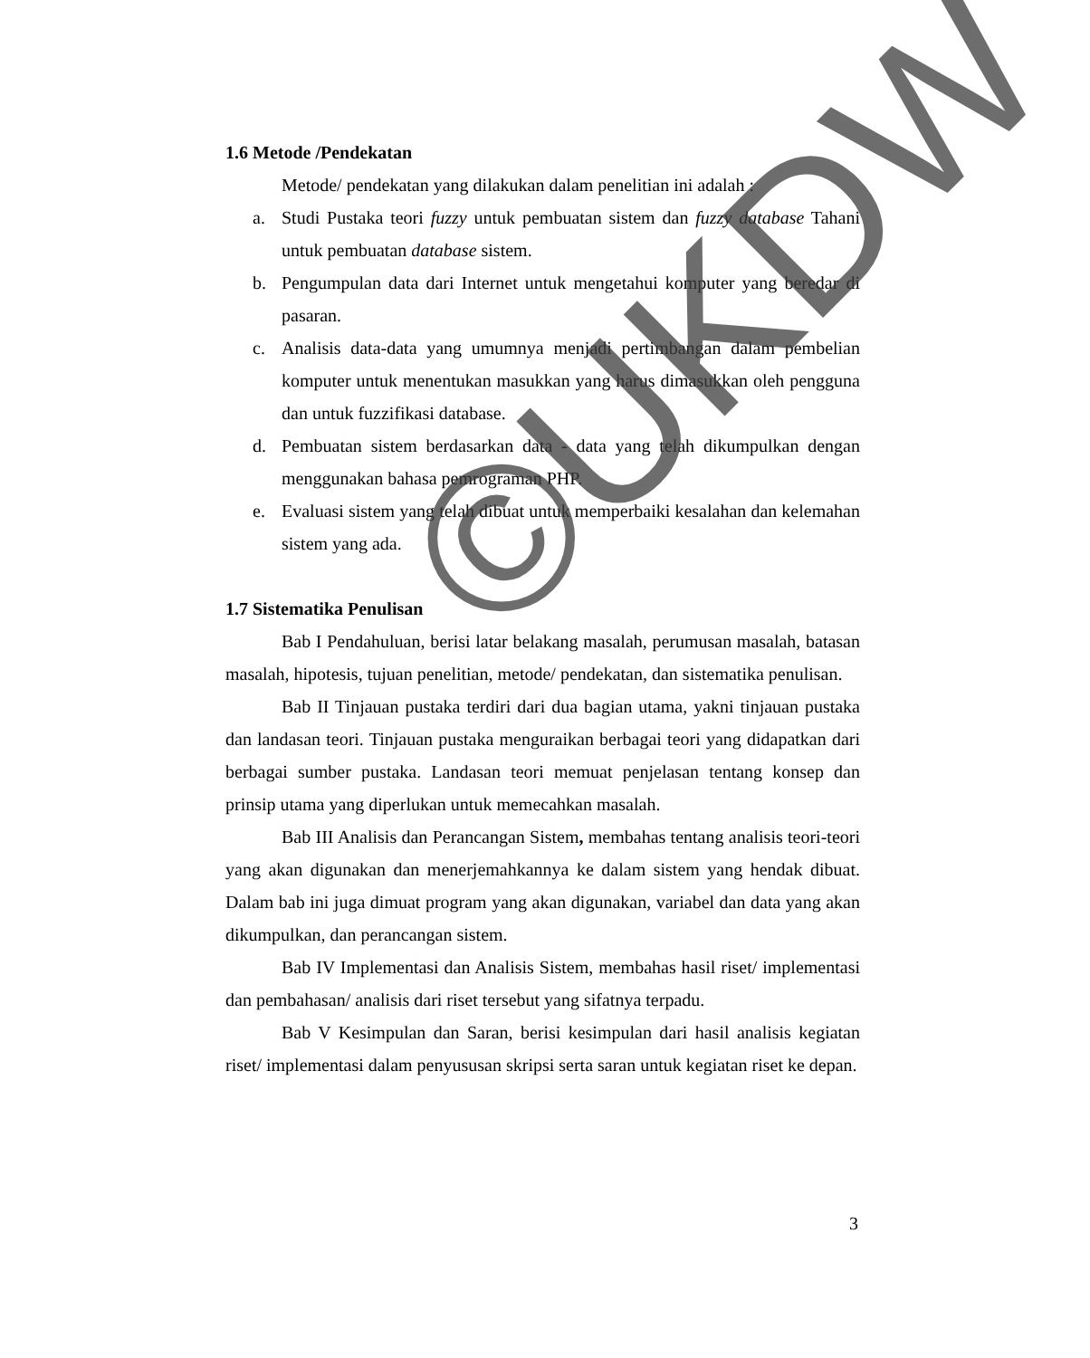1.6 Metode /Pendekatan
Metode/ pendekatan yang dilakukan dalam penelitian ini adalah :
a. Studi Pustaka teori fuzzy untuk pembuatan sistem dan fuzzy database Tahani untuk pembuatan database sistem.
b. Pengumpulan data dari Internet untuk mengetahui komputer yang beredar di pasaran.
c. Analisis data-data yang umumnya menjadi pertimbangan dalam pembelian komputer untuk menentukan masukkan yang harus dimasukkan oleh pengguna dan untuk fuzzifikasi database.
d. Pembuatan sistem berdasarkan data - data yang telah dikumpulkan dengan menggunakan bahasa pemrograman PHP.
e. Evaluasi sistem yang telah dibuat untuk memperbaiki kesalahan dan kelemahan sistem yang ada.
1.7 Sistematika Penulisan
Bab I Pendahuluan, berisi latar belakang masalah, perumusan masalah, batasan masalah, hipotesis, tujuan penelitian, metode/ pendekatan, dan sistematika penulisan.
Bab II Tinjauan pustaka terdiri dari dua bagian utama, yakni tinjauan pustaka dan landasan teori. Tinjauan pustaka menguraikan berbagai teori yang didapatkan dari berbagai sumber pustaka. Landasan teori memuat penjelasan tentang konsep dan prinsip utama yang diperlukan untuk memecahkan masalah.
Bab III Analisis dan Perancangan Sistem, membahas tentang analisis teori-teori yang akan digunakan dan menerjemahkannya ke dalam sistem yang hendak dibuat. Dalam bab ini juga dimuat program yang akan digunakan, variabel dan data yang akan dikumpulkan, dan perancangan sistem.
Bab IV Implementasi dan Analisis Sistem, membahas hasil riset/ implementasi dan pembahasan/ analisis dari riset tersebut yang sifatnya terpadu.
Bab V Kesimpulan dan Saran, berisi kesimpulan dari hasil analisis kegiatan riset/ implementasi dalam penyususan skripsi serta saran untuk kegiatan riset ke depan.
©UKDW
3